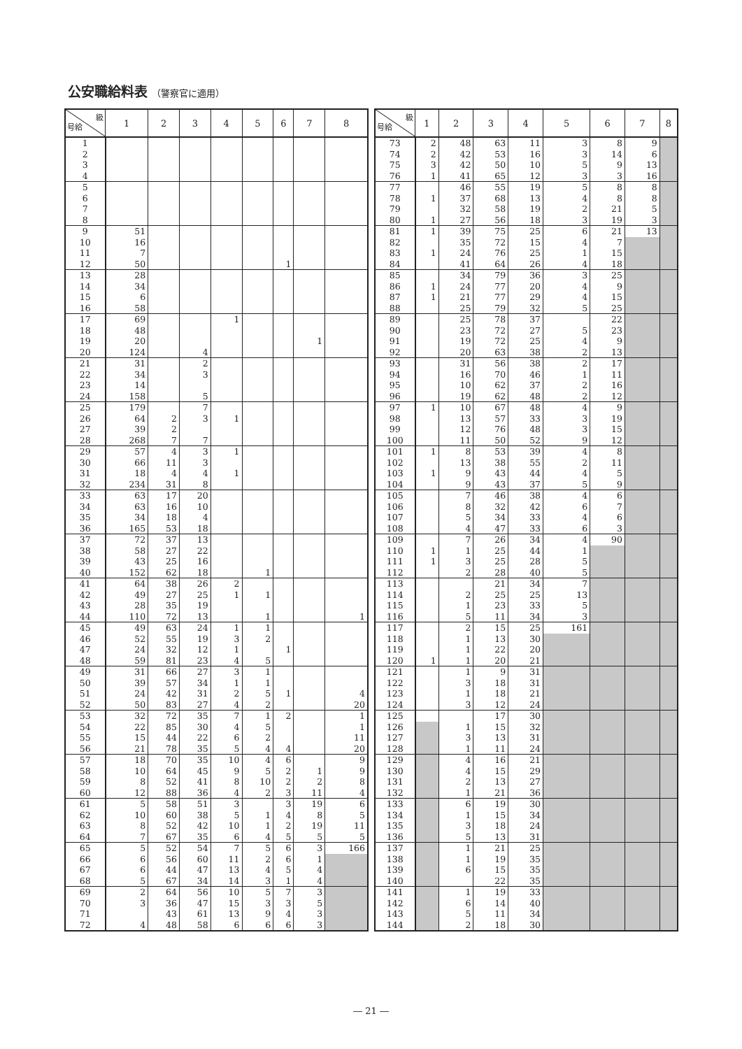公安職給料表 （警察官に適用）
| 級 号給 | 1 | 2 | 3 | 4 | 5 | 6 | 7 | 8 |
| --- | --- | --- | --- | --- | --- | --- | --- | --- |
| 1 | | | | | | | | |
| 2 | | | | | | | | |
| 3 | | | | | | | | |
| 4 | | | | | | | | |
| 5 | | | | | | | | |
| 6 | | | | | | | | |
| 7 | | | | | | | | |
| 8 | | | | | | | | |
| 9 | 51 | | | | | | | |
| 10 | 16 | | | | | | | |
| 11 | 7 | | | | | | | |
| 12 | 50 | | | | | 1 | | |
| 13 | 28 | | | | | | | |
| 14 | 34 | | | | | | | |
| 15 | 6 | | | | | | | |
| 16 | 58 | | | | | | | |
| 17 | 69 | | | 1 | | | | |
| 18 | 48 | | | | | | | |
| 19 | 20 | | | | | | 1 | |
| 20 | 124 | | 4 | | | | | |
| 21 | 31 | | 2 | | | | | |
| 22 | 34 | | 3 | | | | | |
| 23 | 14 | | | | | | | |
| 24 | 158 | | 5 | | | | | |
| 25 | 179 | | 7 | | | | | |
| 26 | 64 | 2 | 3 | 1 | | | | |
| 27 | 39 | 2 | | | | | | |
| 28 | 268 | 7 | 7 | | | | | |
| 29 | 57 | 4 | 3 | 1 | | | | |
| 30 | 66 | 11 | 3 | | | | | |
| 31 | 18 | 4 | 4 | 1 | | | | |
| 32 | 234 | 31 | 8 | | | | | |
| 33 | 63 | 17 | 20 | | | | | |
| 34 | 63 | 16 | 10 | | | | | |
| 35 | 34 | 18 | 4 | | | | | |
| 36 | 165 | 53 | 18 | | | | | |
| 37 | 72 | 37 | 13 | | | | | |
| 38 | 58 | 27 | 22 | | | | | |
| 39 | 43 | 25 | 16 | | | | | |
| 40 | 152 | 62 | 18 | | 1 | | | |
| 41 | 64 | 38 | 26 | 2 | | | | |
| 42 | 49 | 27 | 25 | 1 | 1 | | | |
| 43 | 28 | 35 | 19 | | | | | |
| 44 | 110 | 72 | 13 | | 1 | | | 1 |
| 45 | 49 | 63 | 24 | 1 | 1 | | | |
| 46 | 52 | 55 | 19 | 3 | 2 | | | |
| 47 | 24 | 32 | 12 | 1 | | 1 | | |
| 48 | 59 | 81 | 23 | 4 | 5 | | | |
| 49 | 31 | 66 | 27 | 3 | 1 | | | |
| 50 | 39 | 57 | 34 | 1 | 1 | | | |
| 51 | 24 | 42 | 31 | 2 | 5 | 1 | | 4 |
| 52 | 50 | 83 | 27 | 4 | 2 | | | 20 |
| 53 | 32 | 72 | 35 | 7 | 1 | 2 | | 1 |
| 54 | 22 | 85 | 30 | 4 | 5 | | | 1 |
| 55 | 15 | 44 | 22 | 6 | 2 | | | 11 |
| 56 | 21 | 78 | 35 | 5 | 4 | 4 | | 20 |
| 57 | 18 | 70 | 35 | 10 | 4 | 6 | | 9 |
| 58 | 10 | 64 | 45 | 9 | 5 | 2 | 1 | 9 |
| 59 | 8 | 52 | 41 | 8 | 10 | 2 | 2 | 8 |
| 60 | 12 | 88 | 36 | 4 | 2 | 3 | 11 | 4 |
| 61 | 5 | 58 | 51 | 3 | | 3 | 19 | 6 |
| 62 | 10 | 60 | 38 | 5 | 1 | 4 | 8 | 5 |
| 63 | 8 | 52 | 42 | 10 | 1 | 2 | 19 | 11 |
| 64 | 7 | 67 | 35 | 6 | 4 | 5 | 5 | 5 |
| 65 | 5 | 52 | 54 | 7 | 5 | 6 | 3 | 166 |
| 66 | 6 | 56 | 60 | 11 | 2 | 6 | 1 | |
| 67 | 6 | 44 | 47 | 13 | 4 | 5 | 4 | |
| 68 | 5 | 67 | 34 | 14 | 3 | 1 | 4 | |
| 69 | 2 | 64 | 56 | 10 | 5 | 7 | 3 | |
| 70 | 3 | 36 | 47 | 15 | 3 | 3 | 5 | |
| 71 | | 43 | 61 | 13 | 9 | 4 | 3 | |
| 72 | 4 | 48 | 58 | 6 | 6 | 6 | 3 | |
| 級 号給 | 1 | 2 | 3 | 4 | 5 | 6 | 7 | 8 |
| --- | --- | --- | --- | --- | --- | --- | --- | --- |
| 73 | 2 | 48 | 63 | 11 | 3 | 8 | 9 | |
| 74 | 2 | 42 | 53 | 16 | 3 | 14 | 6 | |
| 75 | 3 | 42 | 50 | 10 | 5 | 9 | 13 | |
| 76 | 1 | 41 | 65 | 12 | 3 | 3 | 16 | |
| 77 | | 46 | 55 | 19 | 5 | 8 | 8 | |
| 78 | 1 | 37 | 68 | 13 | 4 | 8 | 8 | |
| 79 | | 32 | 58 | 19 | 2 | 21 | 5 | |
| 80 | 1 | 27 | 56 | 18 | 3 | 19 | 3 | |
| 81 | 1 | 39 | 75 | 25 | 6 | 21 | 13 | |
| 82 | | 35 | 72 | 15 | 4 | 7 | | |
| 83 | 1 | 24 | 76 | 25 | 1 | 15 | | |
| 84 | | 41 | 64 | 26 | 4 | 18 | | |
| 85 | | 34 | 79 | 36 | 3 | 25 | | |
| 86 | 1 | 24 | 77 | 20 | 4 | 9 | | |
| 87 | 1 | 21 | 77 | 29 | 4 | 15 | | |
| 88 | | 25 | 79 | 32 | 5 | 25 | | |
| 89 | | 25 | 78 | 37 | | 22 | | |
| 90 | | 23 | 72 | 27 | 5 | 23 | | |
| 91 | | 19 | 72 | 25 | 4 | 9 | | |
| 92 | | 20 | 63 | 38 | 2 | 13 | | |
| 93 | | 31 | 56 | 38 | 2 | 17 | | |
| 94 | | 16 | 70 | 46 | 1 | 11 | | |
| 95 | | 10 | 62 | 37 | 2 | 16 | | |
| 96 | | 19 | 62 | 48 | 2 | 12 | | |
| 97 | 1 | 10 | 67 | 48 | 4 | 9 | | |
| 98 | | 13 | 57 | 33 | 3 | 19 | | |
| 99 | | 12 | 76 | 48 | 3 | 15 | | |
| 100 | | 11 | 50 | 52 | 9 | 12 | | |
| 101 | 1 | 8 | 53 | 39 | 4 | 8 | | |
| 102 | | 13 | 38 | 55 | 2 | 11 | | |
| 103 | 1 | 9 | 43 | 44 | 4 | 5 | | |
| 104 | | 9 | 43 | 37 | 5 | 9 | | |
| 105 | | 7 | 46 | 38 | 4 | 6 | | |
| 106 | | 8 | 32 | 42 | 6 | 7 | | |
| 107 | | 5 | 34 | 33 | 4 | 6 | | |
| 108 | | 4 | 47 | 33 | 6 | 3 | | |
| 109 | | 7 | 26 | 34 | 4 | 90 | | |
| 110 | 1 | 1 | 25 | 44 | 1 | | | |
| 111 | 1 | 3 | 25 | 28 | 5 | | | |
| 112 | | 2 | 28 | 40 | 5 | | | |
| 113 | | | 21 | 34 | 7 | | | |
| 114 | | 2 | 25 | 25 | 13 | | | |
| 115 | | 1 | 23 | 33 | 5 | | | |
| 116 | | 5 | 11 | 34 | 3 | | | |
| 117 | | 2 | 15 | 25 | 161 | | | |
| 118 | | 1 | 13 | 30 | | | | |
| 119 | | 1 | 22 | 20 | | | | |
| 120 | 1 | 1 | 20 | 21 | | | | |
| 121 | | 1 | 9 | 31 | | | | |
| 122 | | 3 | 18 | 31 | | | | |
| 123 | | 1 | 18 | 21 | | | | |
| 124 | | 3 | 12 | 24 | | | | |
| 125 | | | 17 | 30 | | | | |
| 126 | | 1 | 15 | 32 | | | | |
| 127 | | 3 | 13 | 31 | | | | |
| 128 | | 1 | 11 | 24 | | | | |
| 129 | | 4 | 16 | 21 | | | | |
| 130 | | 4 | 15 | 29 | | | | |
| 131 | | 2 | 13 | 27 | | | | |
| 132 | | 1 | 21 | 36 | | | | |
| 133 | | 6 | 19 | 30 | | | | |
| 134 | | 1 | 15 | 34 | | | | |
| 135 | | 3 | 18 | 24 | | | | |
| 136 | | 5 | 13 | 31 | | | | |
| 137 | | 1 | 21 | 25 | | | | |
| 138 | | 1 | 19 | 35 | | | | |
| 139 | | 6 | 15 | 35 | | | | |
| 140 | | | 22 | 35 | | | | |
| 141 | | 1 | 19 | 33 | | | | |
| 142 | | 6 | 14 | 40 | | | | |
| 143 | | 5 | 11 | 34 | | | | |
| 144 | | 2 | 18 | 30 | | | | |
― 21 ―